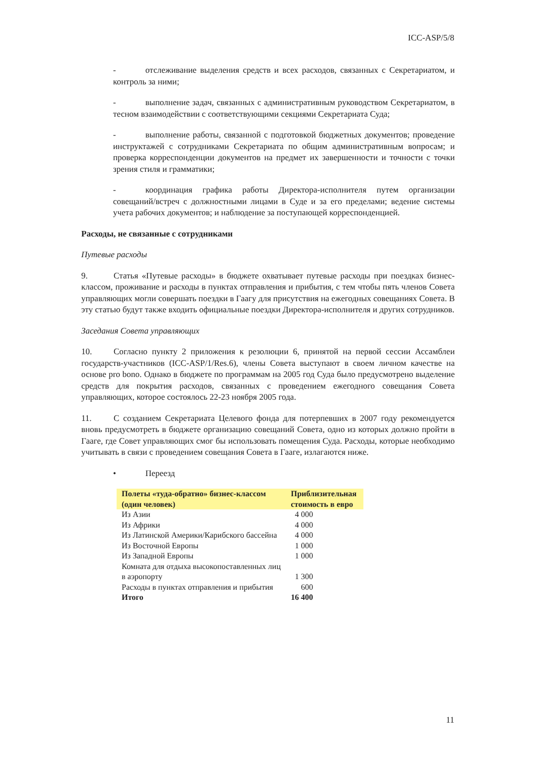ICC-ASP/5/8
- отслеживание выделения средств и всех расходов, связанных с Секретариатом, и контроль за ними;
- выполнение задач, связанных с административным руководством Секретариатом, в тесном взаимодействии с соответствующими секциями Секретариата Суда;
- выполнение работы, связанной с подготовкой бюджетных документов; проведение инструктажей с сотрудниками Секретариата по общим административным вопросам; и проверка корреспонденции документов на предмет их завершенности и точности с точки зрения стиля и грамматики;
- координация графика работы Директора-исполнителя путем организации совещаний/встреч с должностными лицами в Суде и за его пределами; ведение системы учета рабочих документов; и наблюдение за поступающей корреспонденцией.
Расходы, не связанные с сотрудниками
Путевые расходы
9. Статья «Путевые расходы» в бюджете охватывает путевые расходы при поездках бизнес-классом, проживание и расходы в пунктах отправления и прибытия, с тем чтобы пять членов Совета управляющих могли совершать поездки в Гаагу для присутствия на ежегодных совещаниях Совета. В эту статью будут также входить официальные поездки Директора-исполнителя и других сотрудников.
Заседания Совета управляющих
10. Согласно пункту 2 приложения к резолюции 6, принятой на первой сессии Ассамблеи государств-участников (ICC-ASP/1/Res.6), члены Совета выступают в своем личном качестве на основе pro bono. Однако в бюджете по программам на 2005 год Суда было предусмотрено выделение средств для покрытия расходов, связанных с проведением ежегодного совещания Совета управляющих, которое состоялось 22-23 ноября 2005 года.
11. С созданием Секретариата Целевого фонда для потерпевших в 2007 году рекомендуется вновь предусмотреть в бюджете организацию совещаний Совета, одно из которых должно пройти в Гааге, где Совет управляющих смог бы использовать помещения Суда. Расходы, которые необходимо учитывать в связи с проведением совещания Совета в Гааге, излагаются ниже.
• Переезд
| Полеты «туда-обратно» бизнес-классом (один человек) | Приблизительная стоимость в евро |
| --- | --- |
| Из Азии | 4 000 |
| Из Африки | 4 000 |
| Из Латинской Америки/Карибского бассейна | 4 000 |
| Из Восточной Европы | 1 000 |
| Из Западной Европы | 1 000 |
| Комната для отдыха высокопоставленных лиц в аэропорту | 1 300 |
| Расходы в пунктах отправления и прибытия | 600 |
| Итого | 16 400 |
11